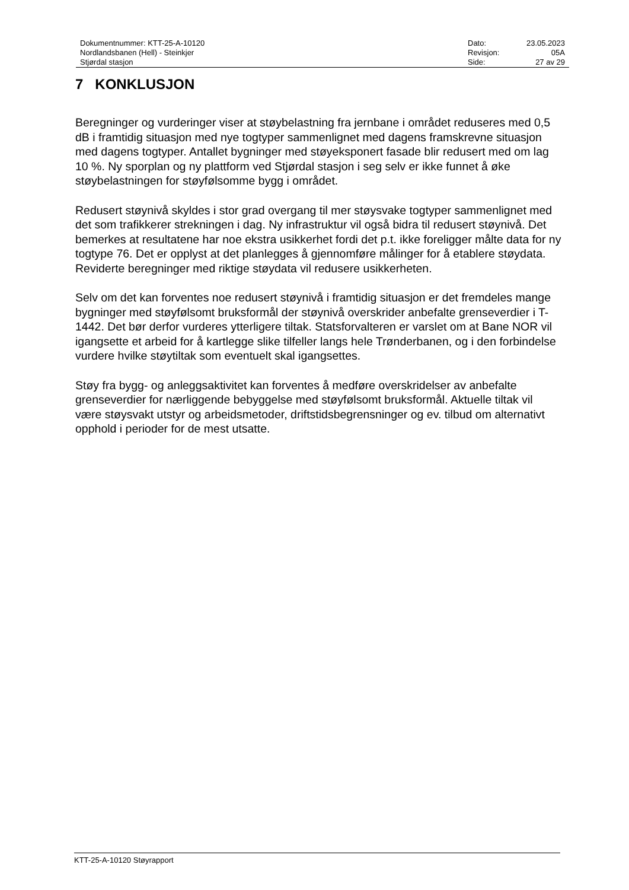| Dokumentnummer: KTT-25-A-10120 | Dato: | 23.05.2023 |
| Nordlandsbanen (Hell) - Steinkjer | Revisjon: | 05A |
| Stjørdal stasjon | Side: | 27 av 29 |
7 KONKLUSJON
Beregninger og vurderinger viser at støybelastning fra jernbane i området reduseres med 0,5 dB i framtidig situasjon med nye togtyper sammenlignet med dagens framskrevne situasjon med dagens togtyper. Antallet bygninger med støyeksponert fasade blir redusert med om lag 10 %. Ny sporplan og ny plattform ved Stjørdal stasjon i seg selv er ikke funnet å øke støybelastningen for støyfølsomme bygg i området.
Redusert støynivå skyldes i stor grad overgang til mer støysvake togtyper sammenlignet med det som trafikkerer strekningen i dag. Ny infrastruktur vil også bidra til redusert støynivå. Det bemerkes at resultatene har noe ekstra usikkerhet fordi det p.t. ikke foreligger målte data for ny togtype 76. Det er opplyst at det planlegges å gjennomføre målinger for å etablere støydata. Reviderte beregninger med riktige støydata vil redusere usikkerheten.
Selv om det kan forventes noe redusert støynivå i framtidig situasjon er det fremdeles mange bygninger med støyfølsomt bruksformål der støynivå overskrider anbefalte grenseverdier i T-1442. Det bør derfor vurderes ytterligere tiltak. Statsforvalteren er varslet om at Bane NOR vil igangsette et arbeid for å kartlegge slike tilfeller langs hele Trønderbanen, og i den forbindelse vurdere hvilke støytiltak som eventuelt skal igangsettes.
Støy fra bygg- og anleggsaktivitet kan forventes å medføre overskridelser av anbefalte grenseverdier for nærliggende bebyggelse med støyfølsomt bruksformål. Aktuelle tiltak vil være støysvakt utstyr og arbeidsmetoder, driftstidsbegrensninger og ev. tilbud om alternativt opphold i perioder for de mest utsatte.
KTT-25-A-10120 Støyrapport